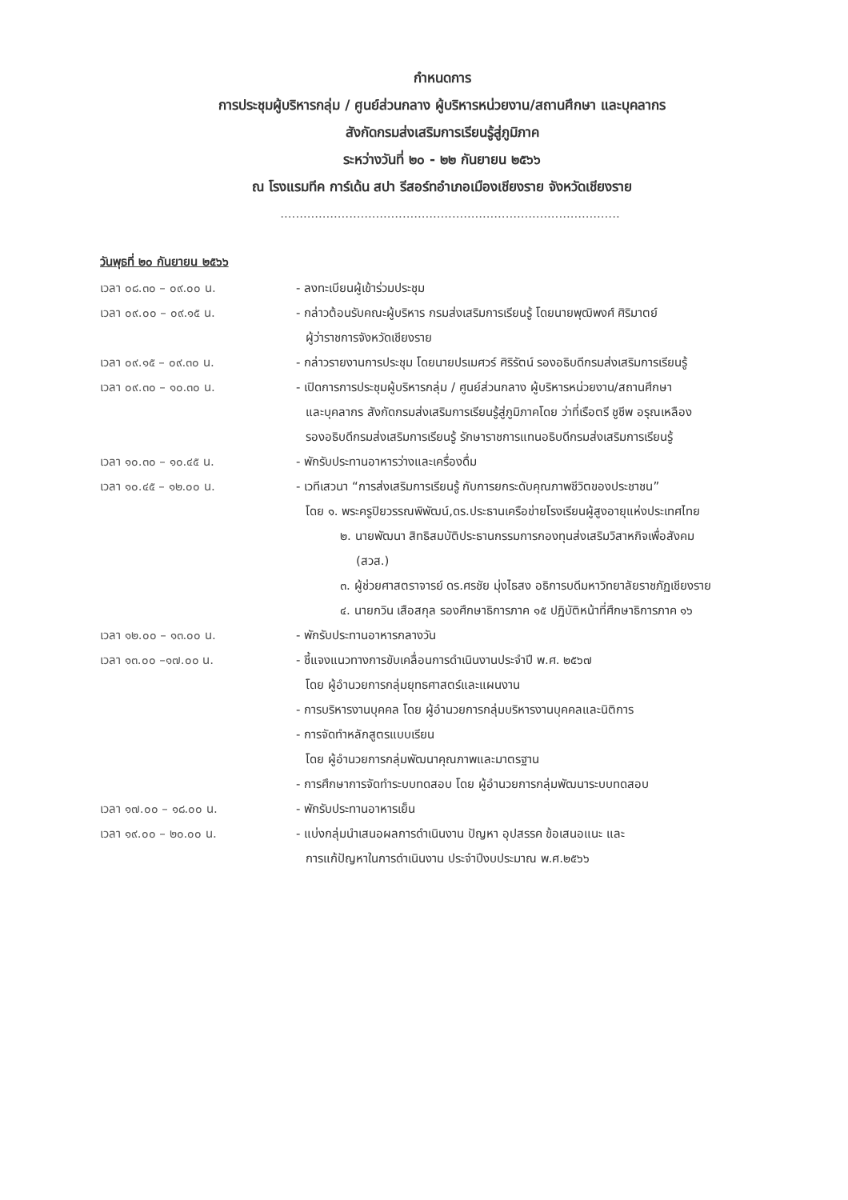กำหนดการ
การประชุมผู้บริหารกลุ่ม / ศูนย์ส่วนกลาง ผู้บริหารหน่วยงาน/สถานศึกษา และบุคลากร
สังกัดกรมส่งเสริมการเรียนรู้สู่ภูมิภาค
ระหว่างวันที่ ๒๐ - ๒๒ กันยายน ๒๕๖๖
ณ โรงแรมทีค การ์เด้น สปา รีสอร์ทอำเภอเมืองเชียงราย จังหวัดเชียงราย
.........................................................................................
วันพุธที่ ๒๐ กันยายน ๒๕๖๖
เวลา ๐๘.๓๐ – ๐๙.๐๐ น. - ลงทะเบียนผู้เข้าร่วมประชุม
เวลา ๐๙.๐๐ – ๐๙.๑๕ น. - กล่าวต้อนรับคณะผู้บริหาร กรมส่งเสริมการเรียนรู้ โดยนายพุฒิพงศ์ ศิริมาตย์
ผู้ว่าราชการจังหวัดเชียงราย
เวลา ๐๙.๑๕ – ๐๙.๓๐ น. - กล่าวรายงานการประชุม โดยนายปรเมศวร์ ศิริรัตน์ รองอธิบดีกรมส่งเสริมการเรียนรู้
เวลา ๐๙.๓๐ – ๑๐.๓๐ น. - เปิดการการประชุมผู้บริหารกลุ่ม / ศูนย์ส่วนกลาง ผู้บริหารหน่วยงาน/สถานศึกษา
และบุคลากร สังกัดกรมส่งเสริมการเรียนรู้สู่ภูมิภาคโดย ว่าที่เรือตรี ชูชีพ อรุณเหลือง
รองอธิบดีกรมส่งเสริมการเรียนรู้ รักษาราชการแทนอธิบดีกรมส่งเสริมการเรียนรู้
เวลา ๑๐.๓๐ – ๑๐.๔๕ น. - พักรับประทานอาหารว่างและเครื่องดื่ม
เวลา ๑๐.๔๕ – ๑๒.๐๐ น. - เวทีเสวนา “การส่งเสริมการเรียนรู้ กับการยกระดับคุณภาพชีวิตของประชาชน”
โดย ๑. พระครูปิยวรรณพิพัฒน์,ดร.ประธานเครือข่ายโรงเรียนผู้สูงอายุแห่งประเทศไทย
๒. นายพัฒนา สิทธิสมบัติประธานกรรมการกองทุนส่งเสริมวิสาหกิจเพื่อสังคม
(สวส.)
๓. ผู้ช่วยศาสตราจารย์ ดร.ศรชัย มุ่งไธสง อธิการบดีมหาวิทยาลัยราชภัฏเชียงราย
๔. นายกวิน เสือสกุล รองศึกษาธิการภาค ๑๕ ปฏิบัติหน้าที่ศึกษาธิการภาค ๑๖
เวลา ๑๒.๐๐ – ๑๓.๐๐ น. - พักรับประทานอาหารกลางวัน
เวลา ๑๓.๐๐ –๑๗.๐๐ น. - ชี้แจงแนวทางการขับเคลื่อนการดำเนินงานประจำปี พ.ศ. ๒๕๖๗
โดย ผู้อำนวยการกลุ่มยุทธศาสตร์และแผนงาน
- การบริหารงานบุคคล โดย ผู้อำนวยการกลุ่มบริหารงานบุคคลและนิติการ
- การจัดทำหลักสูตรแบบเรียน
โดย ผู้อำนวยการกลุ่มพัฒนาคุณภาพและมาตรฐาน
- การศึกษาการจัดทำระบบทดสอบ โดย ผู้อำนวยการกลุ่มพัฒนาระบบทดสอบ
เวลา ๑๗.๐๐ – ๑๘.๐๐ น. - พักรับประทานอาหารเย็น
เวลา ๑๙.๐๐ – ๒๐.๐๐ น. - แบ่งกลุ่มนำเสนอผลการดำเนินงาน ปัญหา อุปสรรค ข้อเสนอแนะ และ
การแก้ปัญหาในการดำเนินงาน ประจำปีงบประมาณ พ.ศ.๒๕๖๖